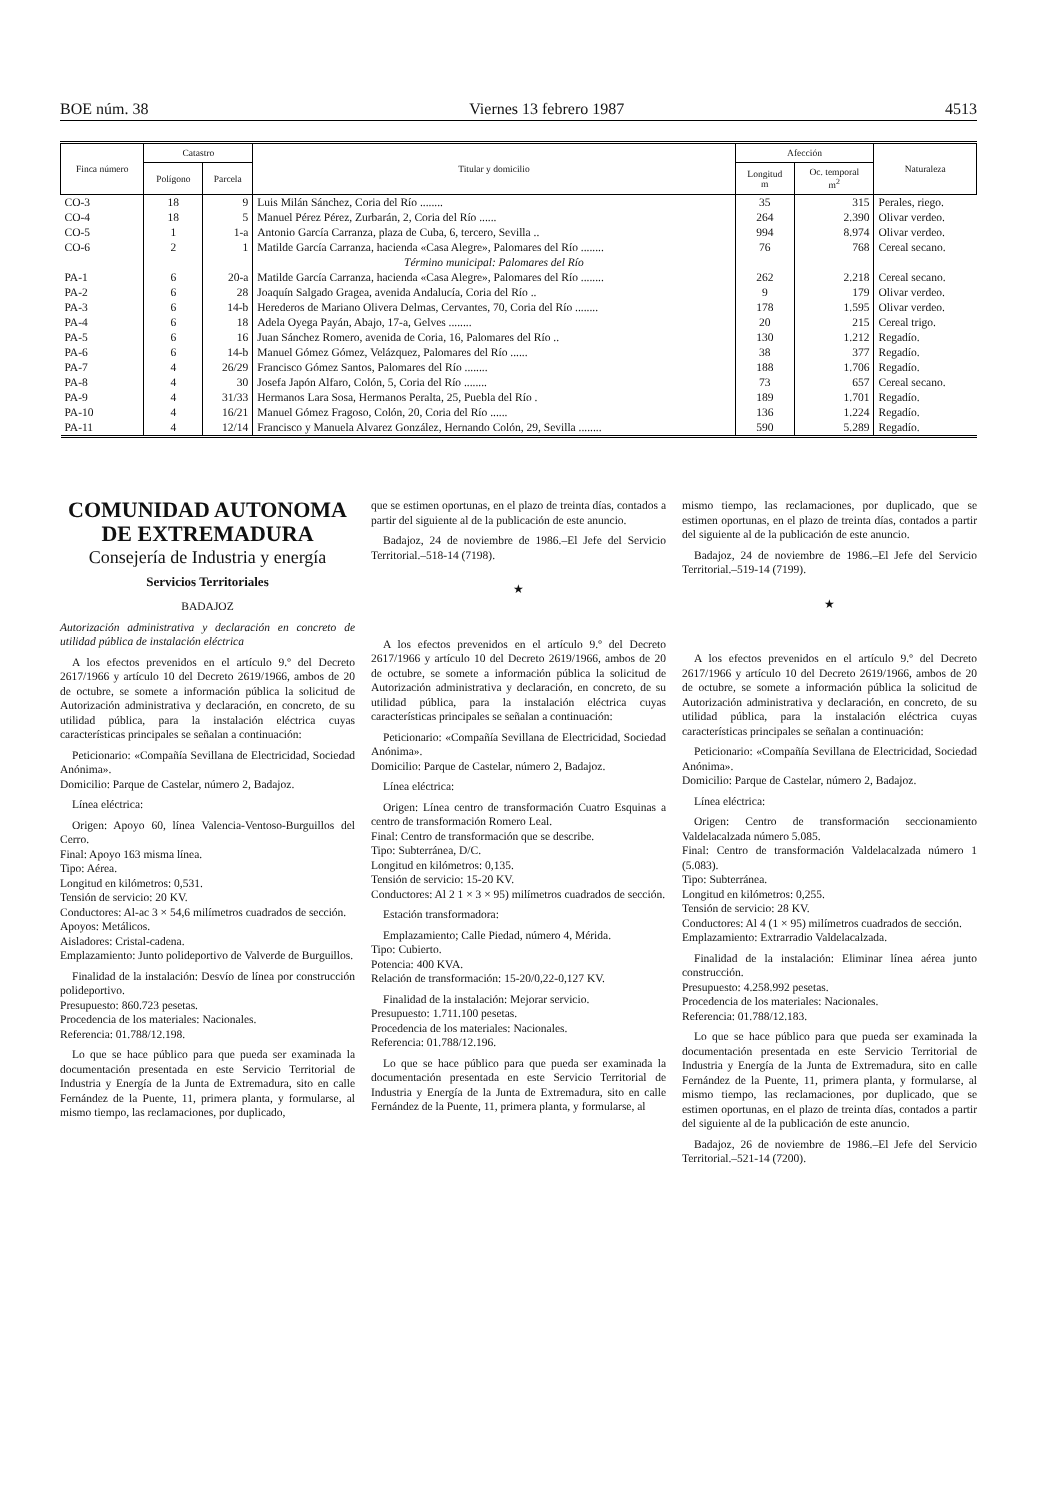BOE núm. 38 Viernes 13 febrero 1987 4513
| Finca número | Catastro | | Titular y domicilio | Afección | | Naturaleza |
| --- | --- | --- | --- | --- | --- | --- |
| | Polígono | Parcela | | Longitud m | Oc. temporal m<sup>2</sup> | |
| CO-3 | 18 | 9 | Luis Milán Sánchez, Coria del Río ........ | 35 | 315 | Perales, riego. |
| CO-4 | 18 | 5 | Manuel Pérez Pérez, Zurbarán, 2, Coria del Río ...... | 264 | 2.390 | Olivar verdeo. |
| CO-5 | 1 | 1-a | Antonio García Carranza, plaza de Cuba, 6, tercero, Sevilla .. | 994 | 8.974 | Olivar verdeo. |
| CO-6 | 2 | 1 | Matilde García Carranza, hacienda «Casa Alegre», Palomares del Río ........ | 76 | 768 | Cereal secano. |
| | | | Término municipal: Palomares del Río | | | |
| PA-1 | 6 | 20-a | Matilde García Carranza, hacienda «Casa Alegre», Palomares del Río ........ | 262 | 2.218 | Cereal secano. |
| PA-2 | 6 | 28 | Joaquín Salgado Gragea, avenida Andalucía, Coria del Río .. | 9 | 179 | Olivar verdeo. |
| PA-3 | 6 | 14-b | Herederos de Mariano Olivera Delmas, Cervantes, 70, Coria del Río ........ | 178 | 1.595 | Olivar verdeo. |
| PA-4 | 6 | 18 | Adela Oyega Payán, Abajo, 17-a, Gelves ........ | 20 | 215 | Cereal trigo. |
| PA-5 | 6 | 16 | Juan Sánchez Romero, avenida de Coria, 16, Palomares del Río .. | 130 | 1.212 | Regadío. |
| PA-6 | 6 | 14-b | Manuel Gómez Gómez, Velázquez, Palomares del Río ...... | 38 | 377 | Regadío. |
| PA-7 | 4 | 26/29 | Francisco Gómez Santos, Palomares del Río ........ | 188 | 1.706 | Regadío. |
| PA-8 | 4 | 30 | Josefa Japón Alfaro, Colón, 5, Coria del Río ........ | 73 | 657 | Cereal secano. |
| PA-9 | 4 | 31/33 | Hermanos Lara Sosa, Hermanos Peralta, 25, Puebla del Río . | 189 | 1.701 | Regadío. |
| PA-10 | 4 | 16/21 | Manuel Gómez Fragoso, Colón, 20, Coria del Río ...... | 136 | 1.224 | Regadío. |
| PA-11 | 4 | 12/14 | Francisco y Manuela Alvarez González, Hernando Colón, 29, Sevilla ........ | 590 | 5.289 | Regadío. |
COMUNIDAD AUTONOMA DE EXTREMADURA
Consejería de Industria y energía
Servicios Territoriales
BADAJOZ
Autorización administrativa y declaración en concreto de utilidad pública de instalación eléctrica
A los efectos prevenidos en el artículo 9.º del Decreto 2617/1966 y artículo 10 del Decreto 2619/1966, ambos de 20 de octubre, se somete a información pública la solicitud de Autorización administrativa y declaración, en concreto, de su utilidad pública, para la instalación eléctrica cuyas características principales se señalan a continuación:
Peticionario: «Compañía Sevillana de Electricidad, Sociedad Anónima».
Domicilio: Parque de Castelar, número 2, Badajoz.
Línea eléctrica:
Origen: Apoyo 60, línea Valencia-Ventoso-Burguillos del Cerro.
Final: Apoyo 163 misma línea.
Tipo: Aérea.
Longitud en kilómetros: 0,531.
Tensión de servicio: 20 KV.
Conductores: Al-ac 3 × 54,6 milímetros cuadrados de sección.
Apoyos: Metálicos.
Aisladores: Cristal-cadena.
Emplazamiento: Junto polideportivo de Valverde de Burguillos.
Finalidad de la instalación: Desvío de línea por construcción polideportivo.
Presupuesto: 860.723 pesetas.
Procedencia de los materiales: Nacionales.
Referencia: 01.788/12.198.
Lo que se hace público para que pueda ser examinada la documentación presentada en este Servicio Territorial de Industria y Energía de la Junta de Extremadura, sito en calle Fernández de la Puente, 11, primera planta, y formularse, al mismo tiempo, las reclamaciones, por duplicado,
que se estimen oportunas, en el plazo de treinta días, contados a partir del siguiente al de la publicación de este anuncio.
Badajoz, 24 de noviembre de 1986.–El Jefe del Servicio Territorial.–518-14 (7198).
★
A los efectos prevenidos en el artículo 9.º del Decreto 2617/1966 y artículo 10 del Decreto 2619/1966, ambos de 20 de octubre, se somete a información pública la solicitud de Autorización administrativa y declaración, en concreto, de su utilidad pública, para la instalación eléctrica cuyas características principales se señalan a continuación:
Peticionario: «Compañía Sevillana de Electricidad, Sociedad Anónima».
Domicilio: Parque de Castelar, número 2, Badajoz.
Línea eléctrica:
Origen: Línea centro de transformación Cuatro Esquinas a centro de transformación Romero Leal.
Final: Centro de transformación que se describe.
Tipo: Subterránea, D/C.
Longitud en kilómetros: 0,135.
Tensión de servicio: 15-20 KV.
Conductores: Al 2 1 × 3 × 95) milímetros cuadrados de sección.
Estación transformadora:
Emplazamiento; Calle Piedad, número 4, Mérida.
Tipo: Cubierto.
Potencia: 400 KVA.
Relación de transformación: 15-20/0,22-0,127 KV.
Finalidad de la instalación: Mejorar servicio.
Presupuesto: 1.711.100 pesetas.
Procedencia de los materiales: Nacionales.
Referencia: 01.788/12.196.
Lo que se hace público para que pueda ser examinada la documentación presentada en este Servicio Territorial de Industria y Energía de la Junta de Extremadura, sito en calle Fernández de la Puente, 11, primera planta, y formularse, al
mismo tiempo, las reclamaciones, por duplicado, que se estimen oportunas, en el plazo de treinta días, contados a partir del siguiente al de la publicación de este anuncio.
Badajoz, 24 de noviembre de 1986.–El Jefe del Servicio Territorial.–519-14 (7199).
★
A los efectos prevenidos en el artículo 9.º del Decreto 2617/1966 y artículo 10 del Decreto 2619/1966, ambos de 20 de octubre, se somete a información pública la solicitud de Autorización administrativa y declaración, en concreto, de su utilidad pública, para la instalación eléctrica cuyas características principales se señalan a continuación:
Peticionario: «Compañía Sevillana de Electricidad, Sociedad Anónima».
Domicilio: Parque de Castelar, número 2, Badajoz.
Línea eléctrica:
Origen: Centro de transformación seccionamiento Valdelacalzada número 5.085.
Final: Centro de transformación Valdelacalzada número 1 (5.083).
Tipo: Subterránea.
Longitud en kilómetros: 0,255.
Tensión de servicio: 28 KV.
Conductores: Al 4 (1 × 95) milímetros cuadrados de sección.
Emplazamiento: Extrarradio Valdelacalzada.
Finalidad de la instalación: Eliminar línea aérea junto construcción.
Presupuesto: 4.258.992 pesetas.
Procedencia de los materiales: Nacionales.
Referencia: 01.788/12.183.
Lo que se hace público para que pueda ser examinada la documentación presentada en este Servicio Territorial de Industria y Energía de la Junta de Extremadura, sito en calle Fernández de la Puente, 11, primera planta, y formularse, al mismo tiempo, las reclamaciones, por duplicado, que se estimen oportunas, en el plazo de treinta días, contados a partir del siguiente al de la publicación de este anuncio.
Badajoz, 26 de noviembre de 1986.–El Jefe del Servicio Territorial.–521-14 (7200).